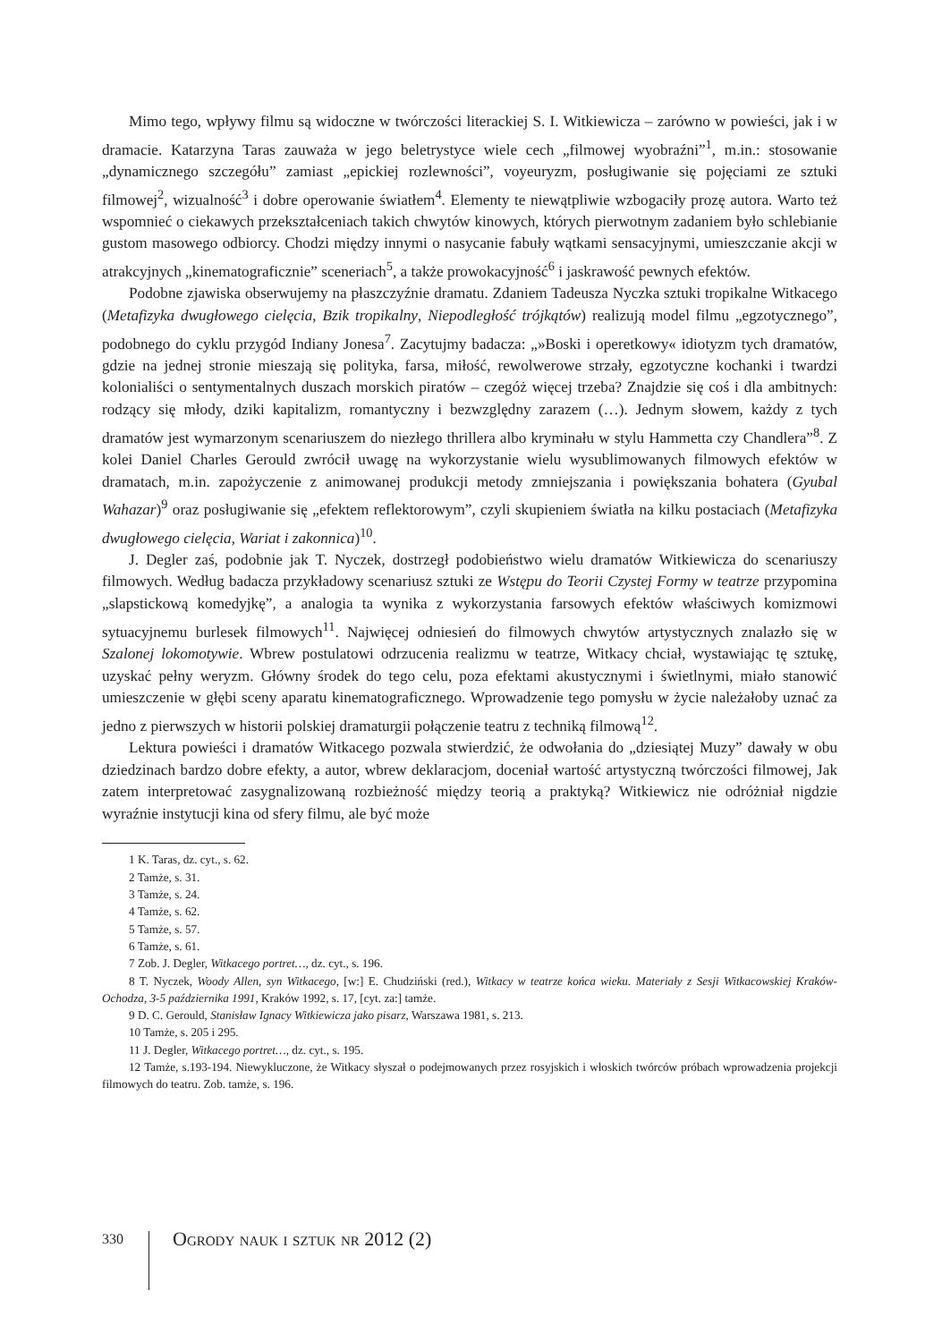Mimo tego, wpływy filmu są widoczne w twórczości literackiej S. I. Witkiewicza – zarówno w powieści, jak i w dramacie. Katarzyna Taras zauważa w jego beletrystyce wiele cech „filmowej wyobraźni”<sup>1</sup>, m.in.: stosowanie „dynamicznego szczegółu” zamiast „epickiej rozlewności”, voyeuryzm, posługiwanie się pojęciami ze sztuki filmowej<sup>2</sup>, wizualność<sup>3</sup> i dobre operowanie światłem<sup>4</sup>. Elementy te niewątpliwie wzbogaciły prozę autora. Warto też wspomnieć o ciekawych przekształceniach takich chwytów kinowych, których pierwotnym zadaniem było schlebianie gustom masowego odbiorcy. Chodzi między innymi o nasycanie fabuły wątkami sensacyjnymi, umieszczanie akcji w atrakcyjnych „kinematograficznie” sceneriach<sup>5</sup>, a także prowokacyjność<sup>6</sup> i jaskrawość pewnych efektów.
Podobne zjawiska obserwujemy na płaszczyźnie dramatu. Zdaniem Tadeusza Nyczka sztuki tropikalne Witkacego (Metafizyka dwugłowego cielęcia, Bzik tropikalny, Niepodległość trójkątów) realizują model filmu „egzotycznego”, podobnego do cyklu przygód Indiany Jonesa<sup>7</sup>. Zacytujmy badacza: „»Boski i operetkowy« idiotyzm tych dramatów, gdzie na jednej stronie mieszają się polityka, farsa, miłość, rewolwerowe strzały, egzotyczne kochanki i twardzi kolonialiści o sentymentalnych duszach morskich piratów – czegóż więcej trzeba? Znajdzie się coś i dla ambitnych: rodzący się młody, dziki kapitalizm, romantyczny i bezwzględny zarazem (…). Jednym słowem, każdy z tych dramatów jest wymarzonym scenariuszem do niezłego thrillera albo kryminału w stylu Hammetta czy Chandlera”<sup>8</sup>. Z kolei Daniel Charles Gerould zwrócił uwagę na wykorzystanie wielu wysublimowanych filmowych efektów w dramatach, m.in. zapożyczenie z animowanej produkcji metody zmniejszania i powiększania bohatera (Gyubal Wahazar)<sup>9</sup> oraz posługiwanie się „efektem reflektorowym”, czyli skupieniem światła na kilku postaciach (Metafizyka dwugłowego cielęcia, Wariat i zakonnica)<sup>10</sup>.
J. Degler zaś, podobnie jak T. Nyczek, dostrzegł podobieństwo wielu dramatów Witkiewicza do scenariuszy filmowych. Według badacza przykładowy scenariusz sztuki ze Wstępu do Teorii Czystej Formy w teatrze przypomina „slapstickową komedyjkę”, a analogia ta wynika z wykorzystania farsowych efektów właściwych komizmowi sytuacyjnemu burlesek filmowych<sup>11</sup>. Najwięcej odniesień do filmowych chwytów artystycznych znalazło się w Szalonej lokomotywie. Wbrew postulatowi odrzucenia realizmu w teatrze, Witkacy chciał, wystawiając tę sztukę, uzyskać pełny weryzm. Główny środek do tego celu, poza efektami akustycznymi i świetlnymi, miało stanowić umieszczenie w głębi sceny aparatu kinematograficznego. Wprowadzenie tego pomysłu w życie należałoby uznać za jedno z pierwszych w historii polskiej dramaturgii połączenie teatru z techniką filmową<sup>12</sup>.
Lektura powieści i dramatów Witkacego pozwala stwierdzić, że odwołania do „dziesiątej Muzy” dawały w obu dziedzinach bardzo dobre efekty, a autor, wbrew deklaracjom, doceniał wartość artystyczną twórczości filmowej, Jak zatem interpretować zasygnalizowaną rozbieżność między teorią a praktyką? Witkiewicz nie odróżniał nigdzie wyraźnie instytucji kina od sfery filmu, ale być może
1 K. Taras, dz. cyt., s. 62.
2 Tamże, s. 31.
3 Tamże, s. 24.
4 Tamże, s. 62.
5 Tamże, s. 57.
6 Tamże, s. 61.
7 Zob. J. Degler, Witkacego portret…, dz. cyt., s. 196.
8 T. Nyczek, Woody Allen, syn Witkacego, [w:] E. Chudziński (red.), Witkacy w teatrze końca wieku. Materiały z Sesji Witkacowskiej Kraków-Ochodza, 3-5 października 1991, Kraków 1992, s. 17, [cyt. za:] tamże.
9 D. C. Gerould, Stanisław Ignacy Witkiewicza jako pisarz, Warszawa 1981, s. 213.
10 Tamże, s. 205 i 295.
11 J. Degler, Witkacego portret…, dz. cyt., s. 195.
12 Tamże, s.193-194. Niewykluczone, że Witkacy słyszał o podejmowanych przez rosyjskich i włoskich twórców próbach wprowadzenia projekcji filmowych do teatru. Zob. tamże, s. 196.
330
Ogrody nauk i sztuk nr 2012 (2)